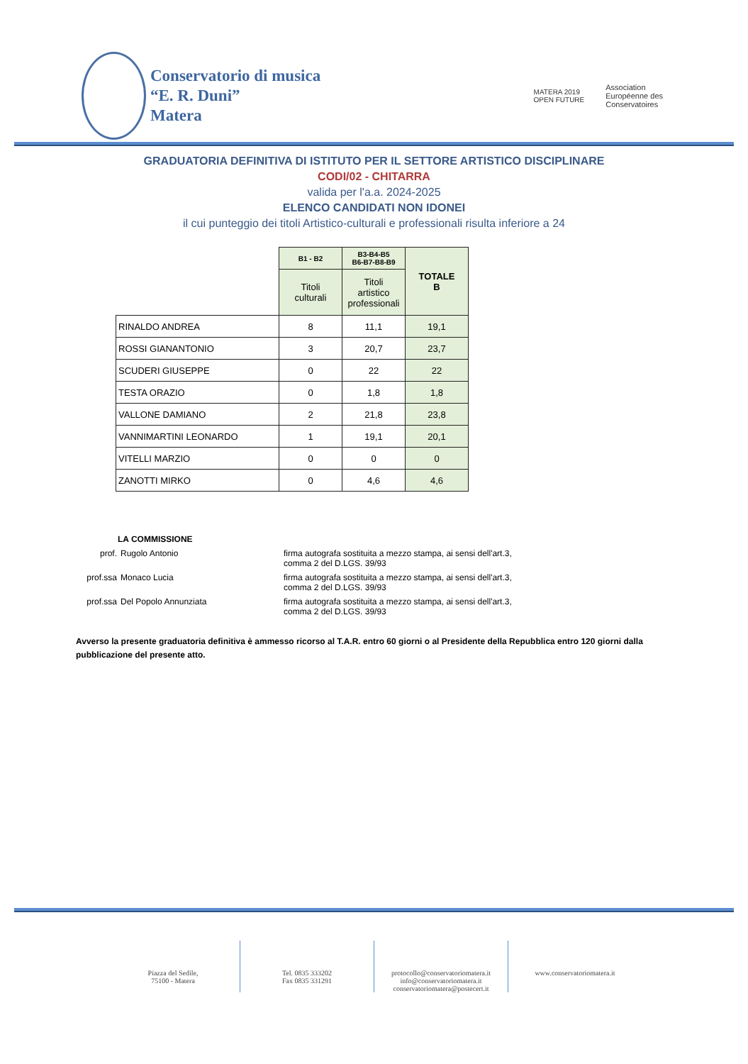Conservatorio di musica
“E. R. Duni”
Matera
MATERA 2019
OPEN FUTURE
Association
Européenne des
Conservatoires
GRADUATORIA DEFINITIVA DI ISTITUTO PER IL SETTORE ARTISTICO DISCIPLINARE
CODI/02 - CHITARRA
valida per l'a.a. 2024-2025
ELENCO CANDIDATI NON IDONEI
il cui punteggio dei titoli Artistico-culturali e professionali risulta inferiore a 24
| | B1 - B2 | B3-B4-B5 B6-B7-B8-B9 | TOTALE B |
| --- | --- | --- | --- |
| | Titoli culturali | Titoli artistico professionali | |
| RINALDO ANDREA | 8 | 11,1 | 19,1 |
| ROSSI GIANANTONIO | 3 | 20,7 | 23,7 |
| SCUDERI GIUSEPPE | 0 | 22 | 22 |
| TESTA ORAZIO | 0 | 1,8 | 1,8 |
| VALLONE DAMIANO | 2 | 21,8 | 23,8 |
| VANNIMARTINI LEONARDO | 1 | 19,1 | 20,1 |
| VITELLI MARZIO | 0 | 0 | 0 |
| ZANOTTI MIRKO | 0 | 4,6 | 4,6 |
LA COMMISSIONE
prof. Rugolo Antonio firma autografa sostituita a mezzo stampa, ai sensi dell'art.3,
comma 2 del D.LGS. 39/93
prof.ssa Monaco Lucia firma autografa sostituita a mezzo stampa, ai sensi dell'art.3,
comma 2 del D.LGS. 39/93
prof.ssa Del Popolo Annunziata firma autografa sostituita a mezzo stampa, ai sensi dell'art.3,
comma 2 del D.LGS. 39/93
Avverso la presente graduatoria definitiva è ammesso ricorso al T.A.R. entro 60 giorni o al Presidente della Repubblica entro 120 giorni dalla pubblicazione del presente atto.
Piazza del Sedile,
75100 - Matera
Tel. 0835 333202
Fax 0835 331291
protocollo@conservatoriomatera.it
info@conservatoriomatera.it
conservatoriomatera@postecert.it
www.conservatoriomatera.it